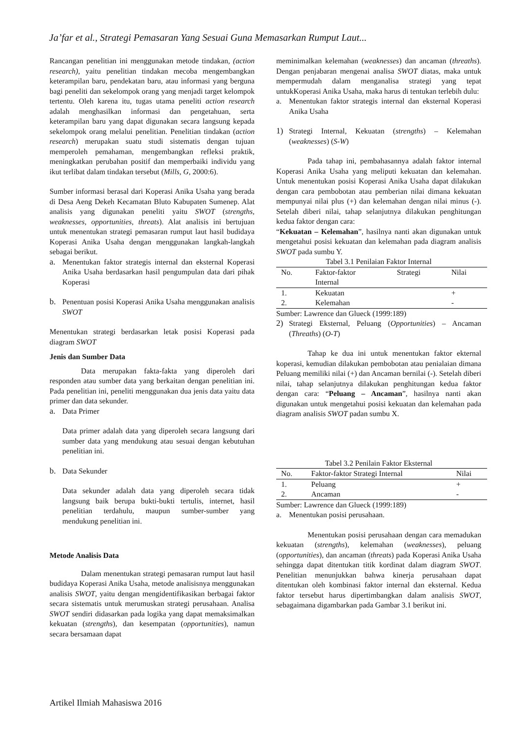Ja’far et al., Strategi Pemasaran Yang Sesuai Guna Memasarkan Rumput Laut...
Rancangan penelitian ini menggunakan metode tindakan, (action research), yaitu penelitian tindakan mecoba mengembangkan keterampilan baru, pendekatan baru, atau informasi yang berguna bagi peneliti dan sekelompok orang yang menjadi target kelompok tertentu. Oleh karena itu, tugas utama peneliti action research adalah menghasilkan informasi dan pengetahuan, serta keterampilan baru yang dapat digunakan secara langsung kepada sekelompok orang melalui penelitian. Penelitian tindakan (action research) merupakan suatu studi sistematis dengan tujuan memperoleh pemahaman, mengembangkan refleksi praktik, meningkatkan perubahan positif dan memperbaiki individu yang ikut terlibat dalam tindakan tersebut (Mills, G, 2000:6).
Sumber informasi berasal dari Koperasi Anika Usaha yang berada di Desa Aeng Dekeh Kecamatan Bluto Kabupaten Sumenep. Alat analisis yang digunakan peneliti yaitu SWOT (strengths, weaknesses, opportunities, threats). Alat analisis ini bertujuan untuk menentukan strategi pemasaran rumput laut hasil budidaya Koperasi Anika Usaha dengan menggunakan langkah-langkah sebagai berikut.
a. Menentukan faktor strategis internal dan eksternal Koperasi Anika Usaha berdasarkan hasil pengumpulan data dari pihak Koperasi
b. Penentuan posisi Koperasi Anika Usaha menggunakan analisis SWOT
Menentukan strategi berdasarkan letak posisi Koperasi pada diagram SWOT
Jenis dan Sumber Data
Data merupakan fakta-fakta yang diperoleh dari responden atau sumber data yang berkaitan dengan penelitian ini. Pada penelitian ini, peneliti menggunakan dua jenis data yaitu data primer dan data sekunder.
a. Data Primer
Data primer adalah data yang diperoleh secara langsung dari sumber data yang mendukung atau sesuai dengan kebutuhan penelitian ini.
b. Data Sekunder
Data sekunder adalah data yang diperoleh secara tidak langsung baik berupa bukti-bukti tertulis, internet, hasil penelitian terdahulu, maupun sumber-sumber yang mendukung penelitian ini.
Metode Analisis Data
Dalam menentukan strategi pemasaran rumput laut hasil budidaya Koperasi Anika Usaha, metode analisisnya menggunakan analisis SWOT, yaitu dengan mengidentifikasikan berbagai faktor secara sistematis untuk merumuskan strategi perusahaan. Analisa SWOT sendiri didasarkan pada logika yang dapat memaksimalkan kekuatan (strengths), dan kesempatan (opportunities), namun secara bersamaan dapat
meminimalkan kelemahan (weaknesses) dan ancaman (threaths). Dengan penjabaran mengenai analisa SWOT diatas, maka untuk mempermudah dalam menganalisa strategi yang tepat untukKoperasi Anika Usaha, maka harus di tentukan terlebih dulu:
a. Menentukan faktor strategis internal dan eksternal Koperasi Anika Usaha
1) Strategi Internal, Kekuatan (strengths) – Kelemahan (weaknesses) (S-W)
Pada tahap ini, pembahasannya adalah faktor internal Koperasi Anika Usaha yang meliputi kekuatan dan kelemahan. Untuk menentukan posisi Koperasi Anika Usaha dapat dilakukan dengan cara pembobotan atau pemberian nilai dimana kekuatan mempunyai nilai plus (+) dan kelemahan dengan nilai minus (-). Setelah diberi nilai, tahap selanjutnya dilakukan penghitungan kedua faktor dengan cara:
“Kekuatan – Kelemahan”, hasilnya nanti akan digunakan untuk mengetahui posisi kekuatan dan kelemahan pada diagram analisis SWOT pada sumbu Y.
Tabel 3.1 Penilaian Faktor Internal
| No. | Faktor-faktor Internal | Strategi | Nilai |
| --- | --- | --- | --- |
| 1. | Kekuatan | | + |
| 2. | Kelemahan | | - |
Sumber: Lawrence dan Glueck (1999:189)
2) Strategi Eksternal, Peluang (Opportunities) – Ancaman (Threaths) (O-T)
Tahap ke dua ini untuk menentukan faktor ekternal koperasi, kemudian dilakukan pembobotan atau penialaian dimana Peluang memiliki nilai (+) dan Ancaman bernilai (-). Setelah diberi nilai, tahap selanjutnya dilakukan penghitungan kedua faktor dengan cara: “Peluang – Ancaman”, hasilnya nanti akan digunakan untuk mengetahui posisi kekuatan dan kelemahan pada diagram analisis SWOT padan sumbu X.
Tabel 3.2 Penilain Faktor Eksternal
| No. | Faktor-faktor Strategi Internal | Nilai |
| --- | --- | --- |
| 1. | Peluang | + |
| 2. | Ancaman | - |
Sumber: Lawrence dan Glueck (1999:189)
a. Menentukan posisi perusahaan.
Menentukan posisi perusahaan dengan cara memadukan kekuatan (strengths), kelemahan (weaknesses), peluang (opportunities), dan ancaman (threats) pada Koperasi Anika Usaha sehingga dapat ditentukan titik kordinat dalam diagram SWOT. Penelitian menunjukkan bahwa kinerja perusahaan dapat ditentukan oleh kombinasi faktor internal dan eksternal. Kedua faktor tersebut harus dipertimbangkan dalam analisis SWOT, sebagaimana digambarkan pada Gambar 3.1 berikut ini.
Artikel Ilmiah Mahasiswa 2016